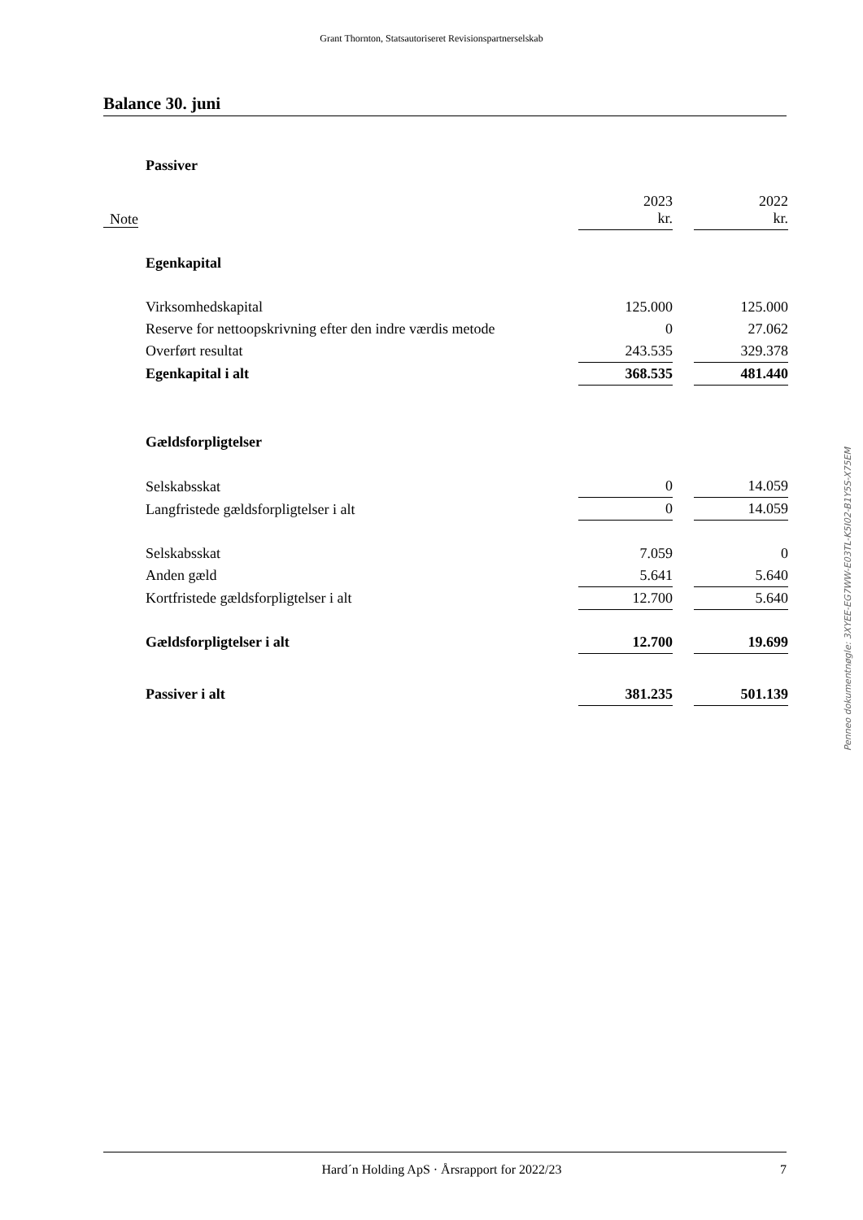Grant Thornton, Statsautoriseret Revisionspartnerselskab
Balance 30. juni
| | Passiver | | | |
| Note | | 2023 kr. | | 2022 kr. |
| | Egenkapital | | | |
| | Virksomhedskapital | 125.000 | | 125.000 |
| | Reserve for nettoopskrivning efter den indre værdis metode | 0 | | 27.062 |
| | Overført resultat | 243.535 | | 329.378 |
| | Egenkapital i alt | 368.535 | | 481.440 |
| | Gældsforpligtelser | | | |
| | Selskabsskat | 0 | | 14.059 |
| | Langfristede gældsforpligtelser i alt | 0 | | 14.059 |
| | Selskabsskat | 7.059 | | 0 |
| | Anden gæld | 5.641 | | 5.640 |
| | Kortfristede gældsforpligtelser i alt | 12.700 | | 5.640 |
| | Gældsforpligtelser i alt | 12.700 | | 19.699 |
| | Passiver i alt | 381.235 | | 501.139 |
Penneo dokumentnøgle: 3XYEE-EG7WW-E03TL-K5I02-B1Y5S-X75EM
Hard´n Holding ApS · Årsrapport for 2022/23 7